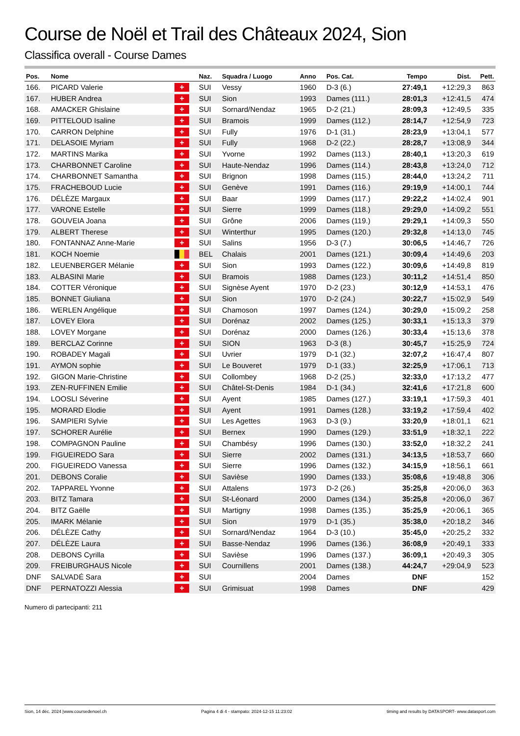Course de Noël et Trail des Châteaux 2024, Sion
Classifica overall - Course Dames
| Pos. | Nome | | Naz. | Squadra / Luogo | Anno | Pos. Cat. | Tempo | Dist. | Pett. |
| --- | --- | --- | --- | --- | --- | --- | --- | --- | --- |
| 166. | PICARD Valerie | + | SUI | Vessy | 1960 | D-3 (6.) | 27:49,1 | +12:29,3 | 863 |
| 167. | HUBER Andrea | + | SUI | Sion | 1993 | Dames (111.) | 28:01,3 | +12:41,5 | 474 |
| 168. | AMACKER Ghislaine | + | SUI | Sornard/Nendaz | 1965 | D-2 (21.) | 28:09,3 | +12:49,5 | 335 |
| 169. | PITTELOUD Isaline | + | SUI | Bramois | 1999 | Dames (112.) | 28:14,7 | +12:54,9 | 723 |
| 170. | CARRON Delphine | + | SUI | Fully | 1976 | D-1 (31.) | 28:23,9 | +13:04,1 | 577 |
| 171. | DELASOIE Myriam | + | SUI | Fully | 1968 | D-2 (22.) | 28:28,7 | +13:08,9 | 344 |
| 172. | MARTINS Marika | + | SUI | Yvorne | 1992 | Dames (113.) | 28:40,1 | +13:20,3 | 619 |
| 173. | CHARBONNET Caroline | + | SUI | Haute-Nendaz | 1996 | Dames (114.) | 28:43,8 | +13:24,0 | 712 |
| 174. | CHARBONNET Samantha | + | SUI | Brignon | 1998 | Dames (115.) | 28:44,0 | +13:24,2 | 711 |
| 175. | FRACHEBOUD Lucie | + | SUI | Genève | 1991 | Dames (116.) | 29:19,9 | +14:00,1 | 744 |
| 176. | DÉLÈZE Margaux | + | SUI | Baar | 1999 | Dames (117.) | 29:22,2 | +14:02,4 | 901 |
| 177. | VARONE Estelle | + | SUI | Sierre | 1999 | Dames (118.) | 29:29,0 | +14:09,2 | 551 |
| 178. | GOUVEIA Joana | + | SUI | Grône | 2006 | Dames (119.) | 29:29,1 | +14:09,3 | 550 |
| 179. | ALBERT Therese | + | SUI | Winterthur | 1995 | Dames (120.) | 29:32,8 | +14:13,0 | 745 |
| 180. | FONTANNAZ Anne-Marie | + | SUI | Salins | 1956 | D-3 (7.) | 30:06,5 | +14:46,7 | 726 |
| 181. | KOCH Noemie | | BEL | Chalais | 2001 | Dames (121.) | 30:09,4 | +14:49,6 | 203 |
| 182. | LEUENBERGER Mélanie | + | SUI | Sion | 1993 | Dames (122.) | 30:09,6 | +14:49,8 | 819 |
| 183. | ALBASINI Marie | + | SUI | Bramois | 1988 | Dames (123.) | 30:11,2 | +14:51,4 | 850 |
| 184. | COTTER Véronique | + | SUI | Signèse Ayent | 1970 | D-2 (23.) | 30:12,9 | +14:53,1 | 476 |
| 185. | BONNET Giuliana | + | SUI | Sion | 1970 | D-2 (24.) | 30:22,7 | +15:02,9 | 549 |
| 186. | WERLEN Angélique | + | SUI | Chamoson | 1997 | Dames (124.) | 30:29,0 | +15:09,2 | 258 |
| 187. | LOVEY Elora | + | SUI | Dorénaz | 2002 | Dames (125.) | 30:33,1 | +15:13,3 | 379 |
| 188. | LOVEY Morgane | + | SUI | Dorénaz | 2000 | Dames (126.) | 30:33,4 | +15:13,6 | 378 |
| 189. | BERCLAZ Corinne | + | SUI | SION | 1963 | D-3 (8.) | 30:45,7 | +15:25,9 | 724 |
| 190. | ROBADEY Magali | + | SUI | Uvrier | 1979 | D-1 (32.) | 32:07,2 | +16:47,4 | 807 |
| 191. | AYMON sophie | + | SUI | Le Bouveret | 1979 | D-1 (33.) | 32:25,9 | +17:06,1 | 713 |
| 192. | GIGON Marie-Christine | + | SUI | Collombey | 1968 | D-2 (25.) | 32:33,0 | +17:13,2 | 477 |
| 193. | ZEN-RUFFINEN Emilie | + | SUI | Châtel-St-Denis | 1984 | D-1 (34.) | 32:41,6 | +17:21,8 | 600 |
| 194. | LOOSLI Séverine | + | SUI | Ayent | 1985 | Dames (127.) | 33:19,1 | +17:59,3 | 401 |
| 195. | MORARD Elodie | + | SUI | Ayent | 1991 | Dames (128.) | 33:19,2 | +17:59,4 | 402 |
| 196. | SAMPIERI Sylvie | + | SUI | Les Agettes | 1963 | D-3 (9.) | 33:20,9 | +18:01,1 | 621 |
| 197. | SCHORER Aurélie | + | SUI | Bernex | 1990 | Dames (129.) | 33:51,9 | +18:32,1 | 222 |
| 198. | COMPAGNON Pauline | + | SUI | Chambésy | 1996 | Dames (130.) | 33:52,0 | +18:32,2 | 241 |
| 199. | FIGUEIREDO Sara | + | SUI | Sierre | 2002 | Dames (131.) | 34:13,5 | +18:53,7 | 660 |
| 200. | FIGUEIREDO Vanessa | + | SUI | Sierre | 1996 | Dames (132.) | 34:15,9 | +18:56,1 | 661 |
| 201. | DEBONS Coralie | + | SUI | Savièse | 1990 | Dames (133.) | 35:08,6 | +19:48,8 | 306 |
| 202. | TAPPAREL Yvonne | + | SUI | Attalens | 1973 | D-2 (26.) | 35:25,8 | +20:06,0 | 363 |
| 203. | BITZ Tamara | + | SUI | St-Léonard | 2000 | Dames (134.) | 35:25,8 | +20:06,0 | 367 |
| 204. | BITZ Gaëlle | + | SUI | Martigny | 1998 | Dames (135.) | 35:25,9 | +20:06,1 | 365 |
| 205. | IMARK Mélanie | + | SUI | Sion | 1979 | D-1 (35.) | 35:38,0 | +20:18,2 | 346 |
| 206. | DÉLÈZE Cathy | + | SUI | Sornard/Nendaz | 1964 | D-3 (10.) | 35:45,0 | +20:25,2 | 332 |
| 207. | DÉLÈZE Laura | + | SUI | Basse-Nendaz | 1996 | Dames (136.) | 36:08,9 | +20:49,1 | 333 |
| 208. | DEBONS Cyrilla | + | SUI | Savièse | 1996 | Dames (137.) | 36:09,1 | +20:49,3 | 305 |
| 209. | FREIBURGHAUS Nicole | + | SUI | Cournillens | 2001 | Dames (138.) | 44:24,7 | +29:04,9 | 523 |
| DNF | SALVADÉ Sara | + | SUI | | 2004 | Dames | DNF | | 152 |
| DNF | PERNATOZZI Alessia | + | SUI | Grimisuat | 1998 | Dames | DNF | | 429 |
Numero di partecipanti: 211
Sion, 14 déc. 2024 |www.coursedenoel.ch Pagina 4 di 4 - stampato: 2024-12-15 11:23:02 timing and results by DATASPORT- www.datasport.com